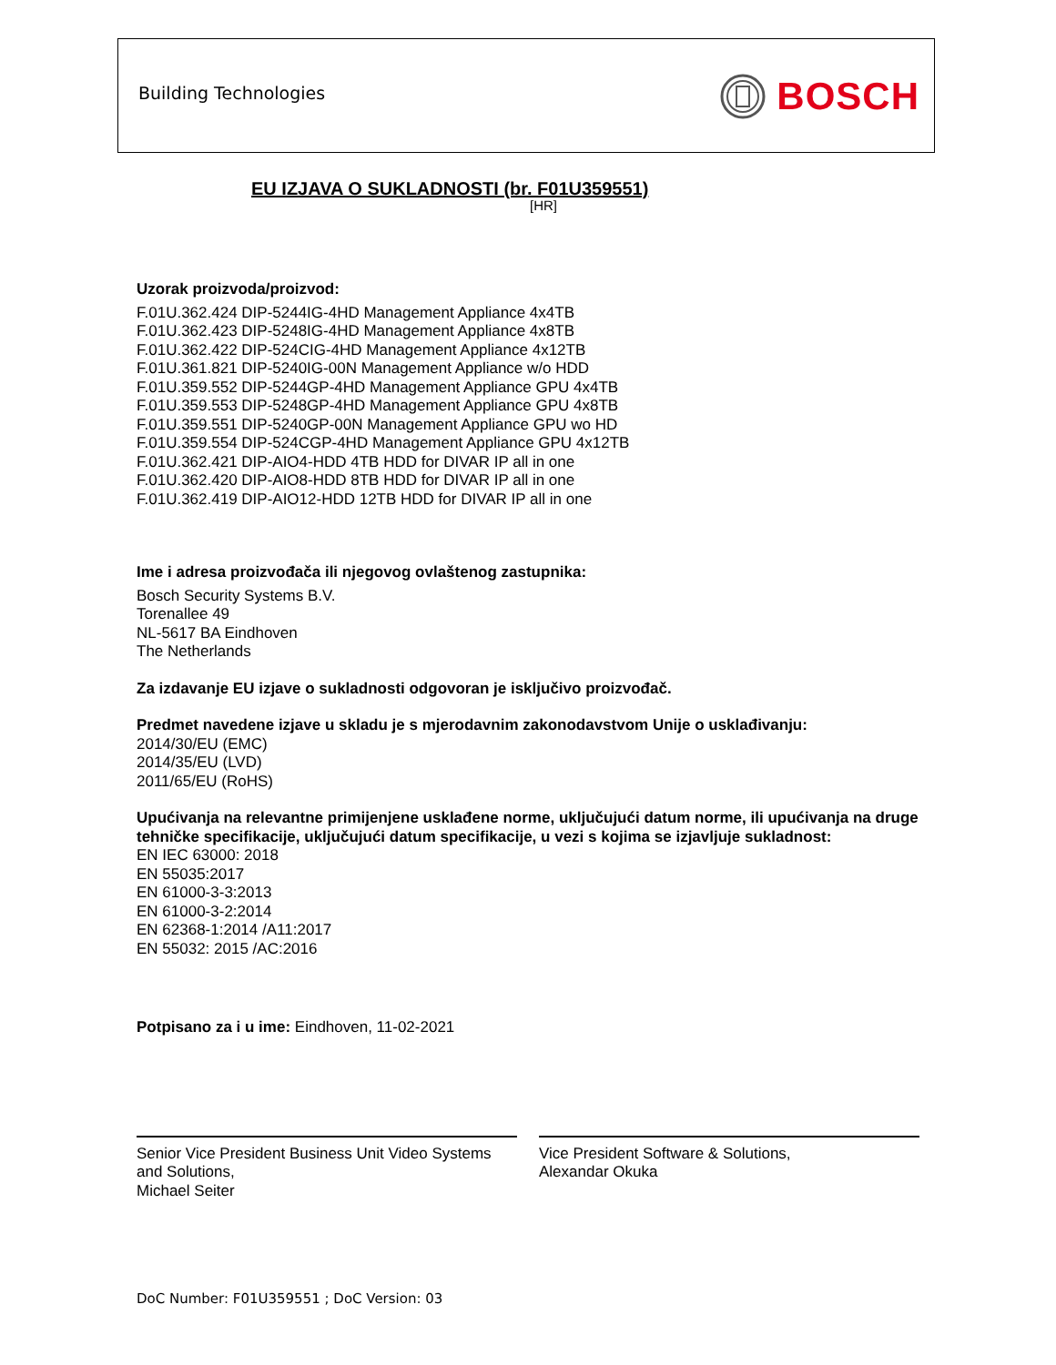Building Technologies BOSCH
EU IZJAVA O SUKLADNOSTI (br. F01U359551)
[HR]
Uzorak proizvoda/proizvod:
F.01U.362.424 DIP-5244IG-4HD Management Appliance 4x4TB
F.01U.362.423 DIP-5248IG-4HD Management Appliance 4x8TB
F.01U.362.422 DIP-524CIG-4HD Management Appliance 4x12TB
F.01U.361.821 DIP-5240IG-00N Management Appliance w/o HDD
F.01U.359.552 DIP-5244GP-4HD Management Appliance GPU 4x4TB
F.01U.359.553 DIP-5248GP-4HD Management Appliance GPU 4x8TB
F.01U.359.551 DIP-5240GP-00N Management Appliance GPU wo HD
F.01U.359.554 DIP-524CGP-4HD Management Appliance GPU 4x12TB
F.01U.362.421 DIP-AIO4-HDD 4TB HDD for DIVAR IP all in one
F.01U.362.420 DIP-AIO8-HDD 8TB HDD for DIVAR IP all in one
F.01U.362.419 DIP-AIO12-HDD 12TB HDD for DIVAR IP all in one
Ime i adresa proizvođača ili njegovog ovlaštenog zastupnika:
Bosch Security Systems B.V.
Torenallee 49
NL-5617 BA Eindhoven
The Netherlands
Za izdavanje EU izjave o sukladnosti odgovoran je isključivo proizvođač.
Predmet navedene izjave u skladu je s mjerodavnim zakonodavstvom Unije o usklađivanju:
2014/30/EU (EMC)
2014/35/EU (LVD)
2011/65/EU (RoHS)
Upućivanja na relevantne primijenjene usklađene norme, uključujući datum norme, ili upućivanja na druge tehničke specifikacije, uključujući datum specifikacije, u vezi s kojima se izjavljuje sukladnost:
EN IEC 63000: 2018
EN 55035:2017
EN 61000-3-3:2013
EN 61000-3-2:2014
EN 62368-1:2014 /A11:2017
EN 55032: 2015 /AC:2016
Potpisano za i u ime: Eindhoven, 11-02-2021
Senior Vice President Business Unit Video Systems and Solutions,
Michael Seiter
Vice President Software & Solutions,
Alexandar Okuka
DoC Number: F01U359551 ; DoC Version: 03